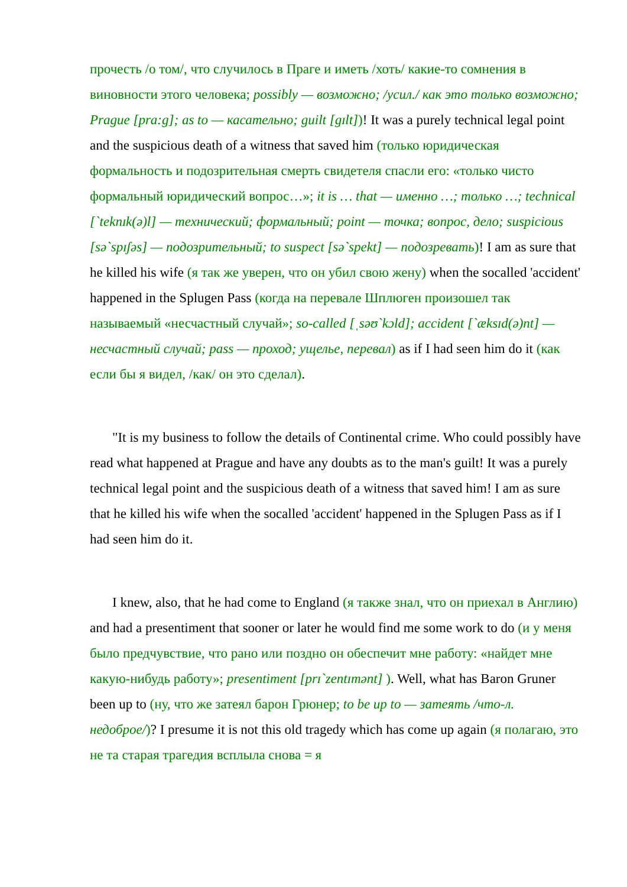прочесть /о том/, что случилось в Праге и иметь /хоть/ какие-то сомнения в виновности этого человека; possibly — возможно; /усил./ как это только возможно; Prague [pra:g]; as to — касательно; guilt [gɪlt])! It was a purely technical legal point and the suspicious death of a witness that saved him (только юридическая формальность и подозрительная смерть свидетеля спасли его: «только чисто формальный юридический вопрос…»; it is … that — именно …; только …; technical [`teknɪk(ə)l] — технический; формальный; point — точка; вопрос, дело; suspicious [sə`spɪʃəs] — подозрительный; to suspect [sə`spekt] — подозревать)! I am as sure that he killed his wife (я так же уверен, что он убил свою жену) when the socalled 'accident' happened in the Splugen Pass (когда на перевале Шплюген произошел так называемый «несчастный случай»; so-called [ˌsəʊ`kɔld]; accident [`æksɪd(ə)nt] — несчастный случай; pass — проход; ущелье, перевал) as if I had seen him do it (как если бы я видел, /как/ он это сделал).
"It is my business to follow the details of Continental crime. Who could possibly have read what happened at Prague and have any doubts as to the man's guilt! It was a purely technical legal point and the suspicious death of a witness that saved him! I am as sure that he killed his wife when the socalled 'accident' happened in the Splugen Pass as if I had seen him do it.
I knew, also, that he had come to England (я также знал, что он приехал в Англию) and had a presentiment that sooner or later he would find me some work to do (и у меня было предчувствие, что рано или поздно он обеспечит мне работу: «найдет мне какую-нибудь работу»; presentiment [prɪ`zentɪmənt] ). Well, what has Baron Gruner been up to (ну, что же затеял барон Грюнер; to be up to — затеять /что-л. недоброе/)? I presume it is not this old tragedy which has come up again (я полагаю, это не та старая трагедия всплыла снова = я